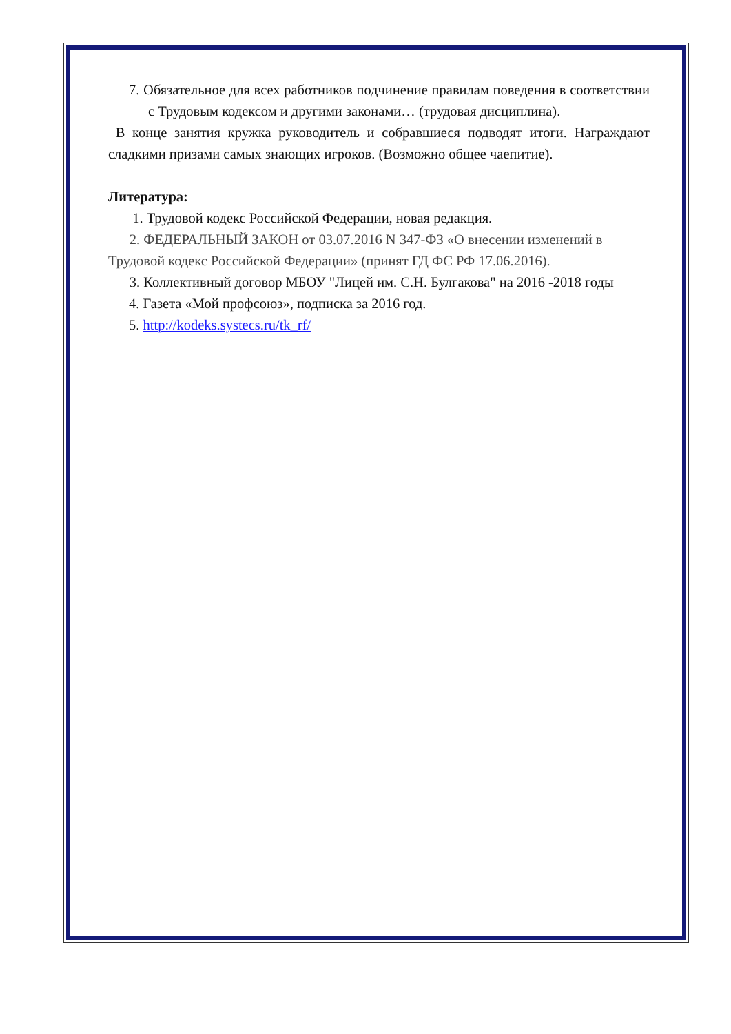7. Обязательное для всех работников подчинение правилам поведения в соответствии с Трудовым кодексом и другими законами… (трудовая дисциплина).
В конце занятия кружка руководитель и собравшиеся подводят итоги. Награждают сладкими призами самых знающих игроков. (Возможно общее чаепитие).
Литература:
1. Трудовой кодекс Российской Федерации, новая редакция.
2. ФЕДЕРАЛЬНЫЙ ЗАКОН от 03.07.2016 N 347-ФЗ «О внесении изменений в Трудовой кодекс Российской Федерации» (принят ГД ФС РФ 17.06.2016).
3. Коллективный договор МБОУ "Лицей им. С.Н. Булгакова" на 2016 -2018 годы
4. Газета «Мой профсоюз», подписка за 2016 год.
5. http://kodeks.systecs.ru/tk_rf/